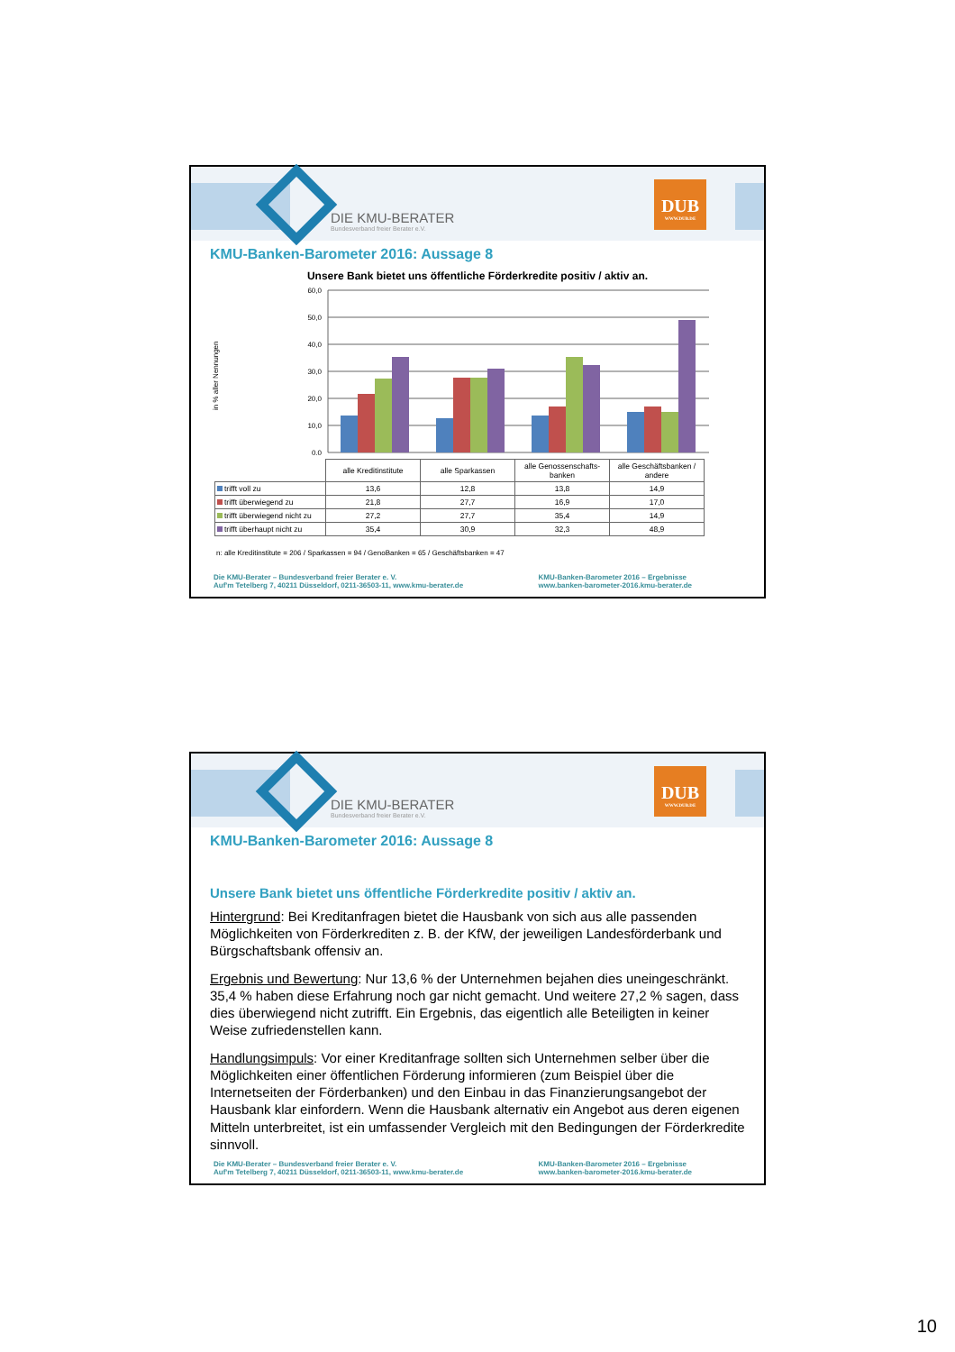DIE KMU-BERATER
Bundesverband freier Berater e.V.
DUB
WWW.DUB.DE
KMU-Banken-Barometer 2016: Aussage 8
Unsere Bank bietet uns öffentliche Förderkredite positiv / aktiv an.
in % aller Nennungen
60,0
50,0
40,0
30,0
20,0
10,0
0,0
| | alle Kreditinstitute | alle Sparkassen | alle Genossenschafts-banken | alle Geschäftsbanken / andere |
| --- | --- | --- | --- | --- |
| trifft voll zu | 13,6 | 12,8 | 13,8 | 14,9 |
| trifft überwiegend zu | 21,8 | 27,7 | 16,9 | 17,0 |
| trifft überwiegend nicht zu | 27,2 | 27,7 | 35,4 | 14,9 |
| trifft überhaupt nicht zu | 35,4 | 30,9 | 32,3 | 48,9 |
n: alle Kreditinstitute = 206 / Sparkassen = 94 / GenoBanken = 65 / Geschäftsbanken = 47
Die KMU-Berater – Bundesverband freier Berater e. V.
Auf'm Tetelberg 7, 40211 Düsseldorf, 0211-36503-11, www.kmu-berater.de
KMU-Banken-Barometer 2016 – Ergebnisse
www.banken-barometer-2016.kmu-berater.de
DIE KMU-BERATER
Bundesverband freier Berater e.V.
DUB
WWW.DUB.DE
KMU-Banken-Barometer 2016: Aussage 8
Unsere Bank bietet uns öffentliche Förderkredite positiv / aktiv an.
Hintergrund: Bei Kreditanfragen bietet die Hausbank von sich aus alle passenden Möglichkeiten von Förderkrediten z. B. der KfW, der jeweiligen Landesförderbank und Bürgschaftsbank offensiv an.
Ergebnis und Bewertung: Nur 13,6 % der Unternehmen bejahen dies uneingeschränkt. 35,4 % haben diese Erfahrung noch gar nicht gemacht. Und weitere 27,2 % sagen, dass dies überwiegend nicht zutrifft. Ein Ergebnis, das eigentlich alle Beteiligten in keiner Weise zufriedenstellen kann.
Handlungsimpuls: Vor einer Kreditanfrage sollten sich Unternehmen selber über die Möglichkeiten einer öffentlichen Förderung informieren (zum Beispiel über die Internetseiten der Förderbanken) und den Einbau in das Finanzierungsangebot der Hausbank klar einfordern. Wenn die Hausbank alternativ ein Angebot aus deren eigenen Mitteln unterbreitet, ist ein umfassender Vergleich mit den Bedingungen der Förderkredite sinnvoll.
Die KMU-Berater – Bundesverband freier Berater e. V.
Auf'm Tetelberg 7, 40211 Düsseldorf, 0211-36503-11, www.kmu-berater.de
KMU-Banken-Barometer 2016 – Ergebnisse
www.banken-barometer-2016.kmu-berater.de
10